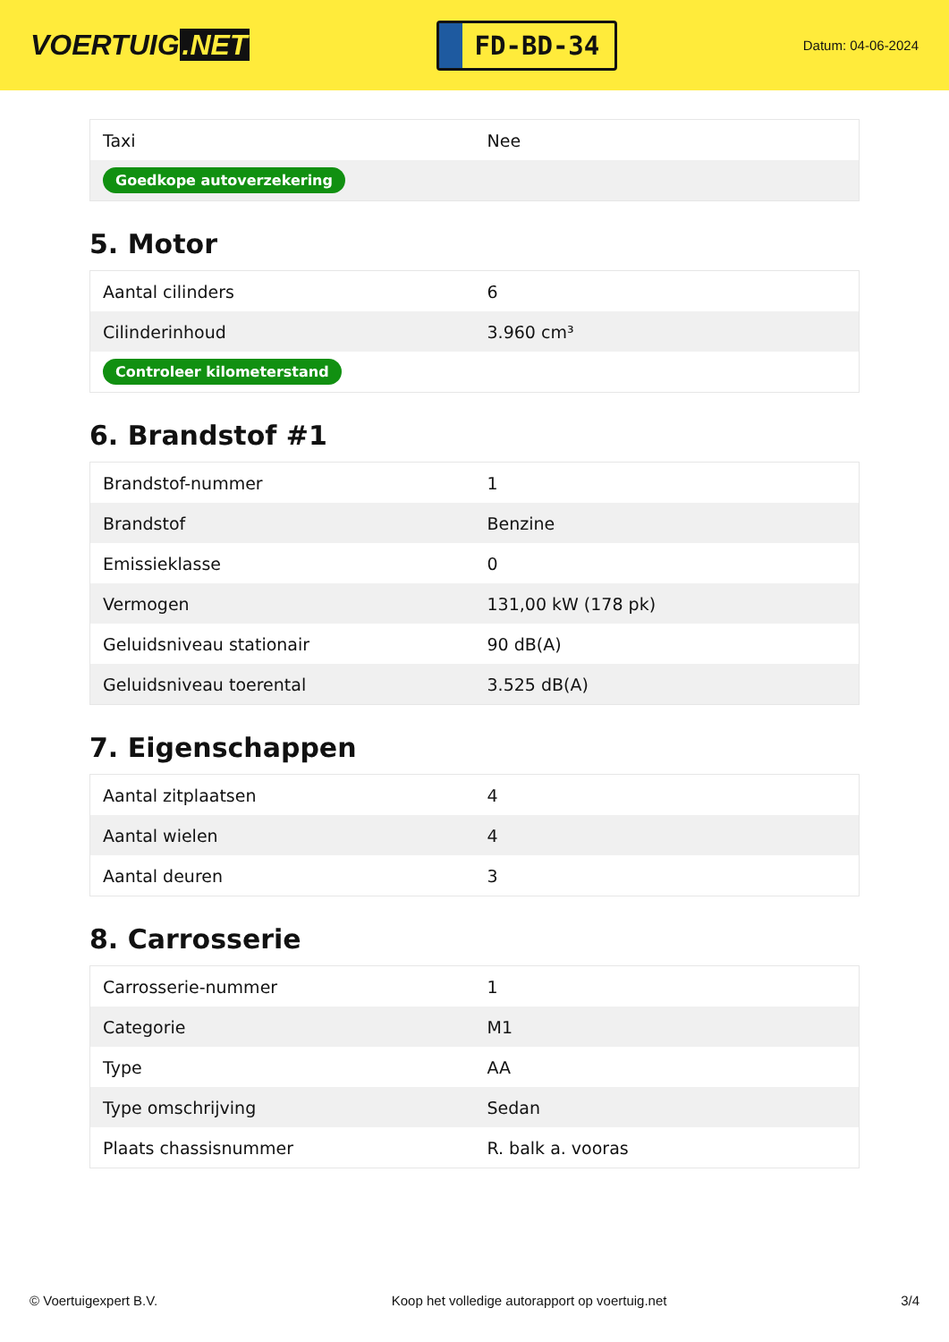VOERTUIG.NET
FD-BD-34
Datum: 04-06-2024
| Taxi | Nee |
| Goedkope autoverzekering | |
5. Motor
| Aantal cilinders | 6 |
| Cilinderinhoud | 3.960 cm³ |
| Controleer kilometerstand | |
6. Brandstof #1
| Brandstof-nummer | 1 |
| Brandstof | Benzine |
| Emissieklasse | 0 |
| Vermogen | 131,00 kW (178 pk) |
| Geluidsniveau stationair | 90 dB(A) |
| Geluidsniveau toerental | 3.525 dB(A) |
7. Eigenschappen
| Aantal zitplaatsen | 4 |
| Aantal wielen | 4 |
| Aantal deuren | 3 |
8. Carrosserie
| Carrosserie-nummer | 1 |
| Categorie | M1 |
| Type | AA |
| Type omschrijving | Sedan |
| Plaats chassisnummer | R. balk a. vooras |
© Voertuigexpert B.V. Koop het volledige autorapport op voertuig.net 3/4